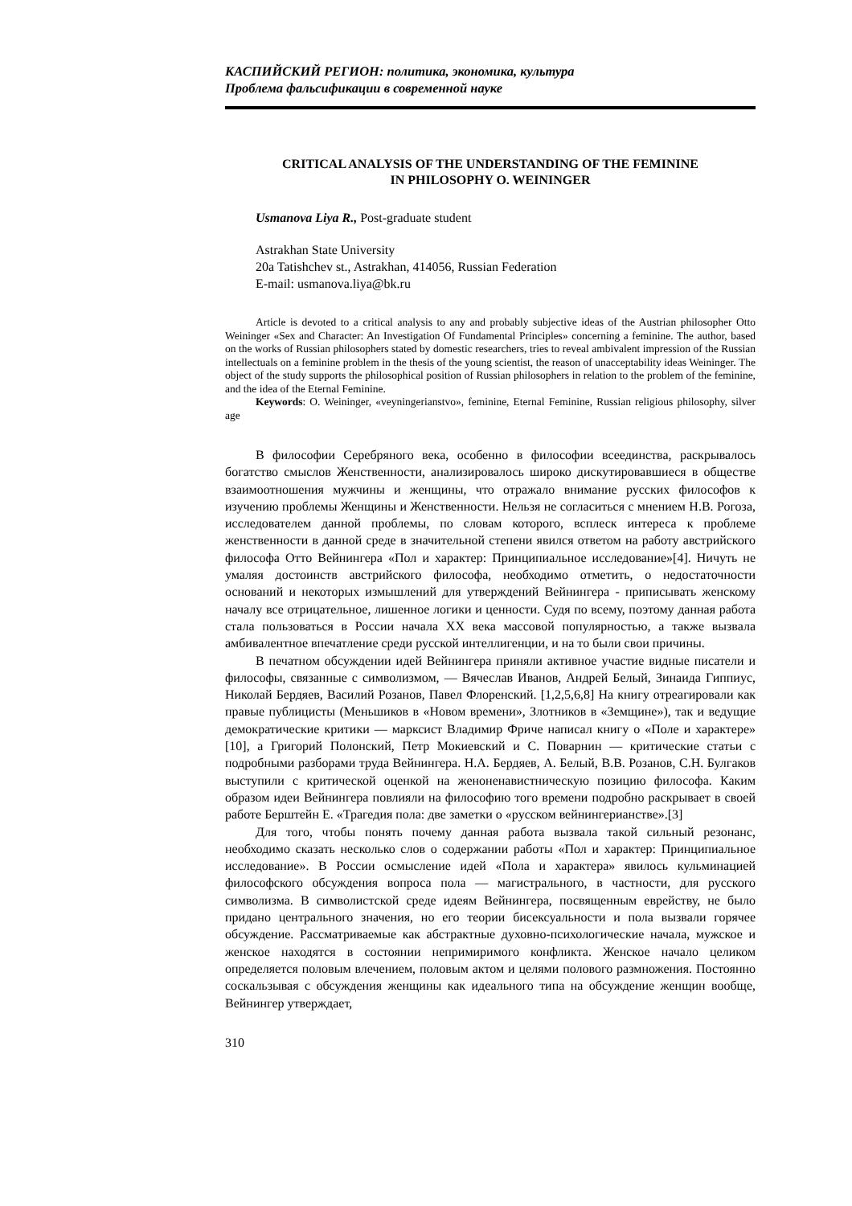КАСПИЙСКИЙ РЕГИОН: политика, экономика, культура
Проблема фальсификации в современной науке
CRITICAL ANALYSIS OF THE UNDERSTANDING OF THE FEMININE
IN PHILOSOPHY O. WEININGER
Usmanova Liya R., Post-graduate student
Astrakhan State University
20a Tatishchev st., Astrakhan, 414056, Russian Federation
E-mail: usmanova.liya@bk.ru
Article is devoted to a critical analysis to any and probably subjective ideas of the Austrian philosopher Otto Weininger «Sex and Character: An Investigation Of Fundamental Principles» concerning a feminine. The author, based on the works of Russian philosophers stated by domestic researchers, tries to reveal ambivalent impression of the Russian intellectuals on a feminine problem in the thesis of the young scientist, the reason of unacceptability ideas Weininger. The object of the study supports the philosophical position of Russian philosophers in relation to the problem of the feminine, and the idea of the Eternal Feminine.
Keywords: O. Weininger, «veyningerianstvo», feminine, Eternal Feminine, Russian religious philosophy, silver age
В философии Серебряного века, особенно в философии всеединства, раскрывалось богатство смыслов Женственности, анализировалось широко дискутировавшиеся в обществе взаимоотношения мужчины и женщины, что отражало внимание русских философов к изучению проблемы Женщины и Женственности. Нельзя не согласиться с мнением Н.В. Рогоза, исследователем данной проблемы, по словам которого, всплеск интереса к проблеме женственности в данной среде в значительной степени явился ответом на работу австрийского философа Отто Вейнингера «Пол и характер: Принципиальное исследование»[4]. Ничуть не умаляя достоинств австрийского философа, необходимо отметить, о недостаточности оснований и некоторых измышлений для утверждений Вейнингера - приписывать женскому началу все отрицательное, лишенное логики и ценности. Судя по всему, поэтому данная работа стала пользоваться в России начала XX века массовой популярностью, а также вызвала амбивалентное впечатление среди русской интеллигенции, и на то были свои причины.
В печатном обсуждении идей Вейнингера приняли активное участие видные писатели и философы, связанные с символизмом, — Вячеслав Иванов, Андрей Белый, Зинаида Гиппиус, Николай Бердяев, Василий Розанов, Павел Флоренский. [1,2,5,6,8] На книгу отреагировали как правые публицисты (Меньшиков в «Новом времени», Злотников в «Земщине»), так и ведущие демократические критики — марксист Владимир Фриче написал книгу о «Поле и характере» [10], а Григорий Полонский, Петр Мокиевский и С. Поварнин — критические статьи с подробными разборами труда Вейнингера. Н.А. Бердяев, А. Белый, В.В. Розанов, С.Н. Булгаков выступили с критической оценкой на женоненавистническую позицию философа. Каким образом идеи Вейнингера повлияли на философию того времени подробно раскрывает в своей работе Берштейн Е. «Трагедия пола: две заметки о «русском вейнингерианстве».[3]
Для того, чтобы понять почему данная работа вызвала такой сильный резонанс, необходимо сказать несколько слов о содержании работы «Пол и характер: Принципиальное исследование». В России осмысление идей «Пола и характера» явилось кульминацией философского обсуждения вопроса пола — магистрального, в частности, для русского символизма. В символистской среде идеям Вейнингера, посвященным еврейству, не было придано центрального значения, но его теории бисексуальности и пола вызвали горячее обсуждение. Рассматриваемые как абстрактные духовно-психологические начала, мужское и женское находятся в состоянии непримиримого конфликта. Женское начало целиком определяется половым влечением, половым актом и целями полового размножения. Постоянно соскальзывая с обсуждения женщины как идеального типа на обсуждение женщин вообще, Вейнингер утверждает,
310